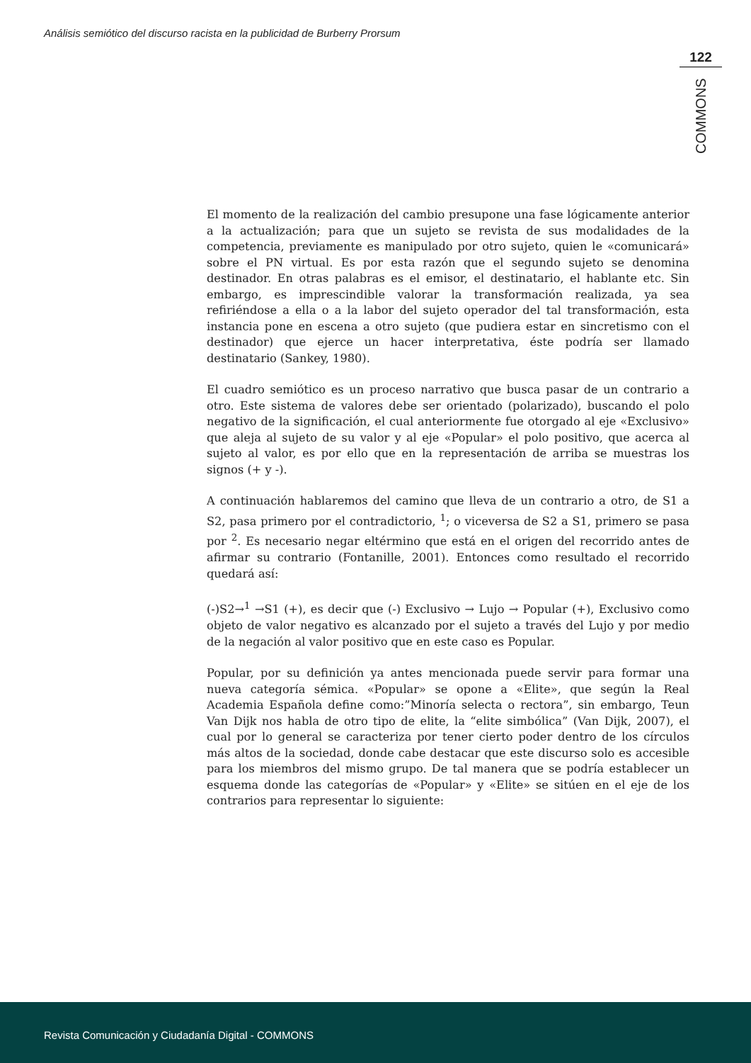Análisis semiótico del discurso racista en la publicidad de Burberry Prorsum
122
COMMONS
El momento de la realización del cambio presupone una fase lógicamente anterior a la actualización; para que un sujeto se revista de sus modalidades de la competencia, previamente es manipulado por otro sujeto, quien le «comunicará» sobre el PN virtual. Es por esta razón que el segundo sujeto se denomina destinador. En otras palabras es el emisor, el destinatario, el hablante etc. Sin embargo, es imprescindible valorar la transformación realizada, ya sea refiriéndose a ella o a la labor del sujeto operador del tal transformación, esta instancia pone en escena a otro sujeto (que pudiera estar en sincretismo con el destinador) que ejerce un hacer interpretativa, éste podría ser llamado destinatario (Sankey, 1980).
El cuadro semiótico es un proceso narrativo que busca pasar de un contrario a otro. Este sistema de valores debe ser orientado (polarizado), buscando el polo negativo de la significación, el cual anteriormente fue otorgado al eje «Exclusivo» que aleja al sujeto de su valor y al eje «Popular» el polo positivo, que acerca al sujeto al valor, es por ello que en la representación de arriba se muestras los signos (+ y -).
A continuación hablaremos del camino que lleva de un contrario a otro, de S1 a S2, pasa primero por el contradictorio, <sup>1</sup>; o viceversa de S2 a S1, primero se pasa por <sup>2</sup>. Es necesario negar eltérmino que está en el origen del recorrido antes de afirmar su contrario (Fontanille, 2001). Entonces como resultado el recorrido quedará así:
(-)S2→<sup>1</sup> →S1 (+), es decir que (-) Exclusivo → Lujo → Popular (+), Exclusivo como objeto de valor negativo es alcanzado por el sujeto a través del Lujo y por medio de la negación al valor positivo que en este caso es Popular.
Popular, por su definición ya antes mencionada puede servir para formar una nueva categoría sémica. «Popular» se opone a «Elite», que según la Real Academia Española define como:”Minoría selecta o rectora”, sin embargo, Teun Van Dijk nos habla de otro tipo de elite, la “elite simbólica” (Van Dijk, 2007), el cual por lo general se caracteriza por tener cierto poder dentro de los círculos más altos de la sociedad, donde cabe destacar que este discurso solo es accesible para los miembros del mismo grupo. De tal manera que se podría establecer un esquema donde las categorías de «Popular» y «Elite» se sitúen en el eje de los contrarios para representar lo siguiente:
Revista Comunicación y Ciudadanía Digital - COMMONS